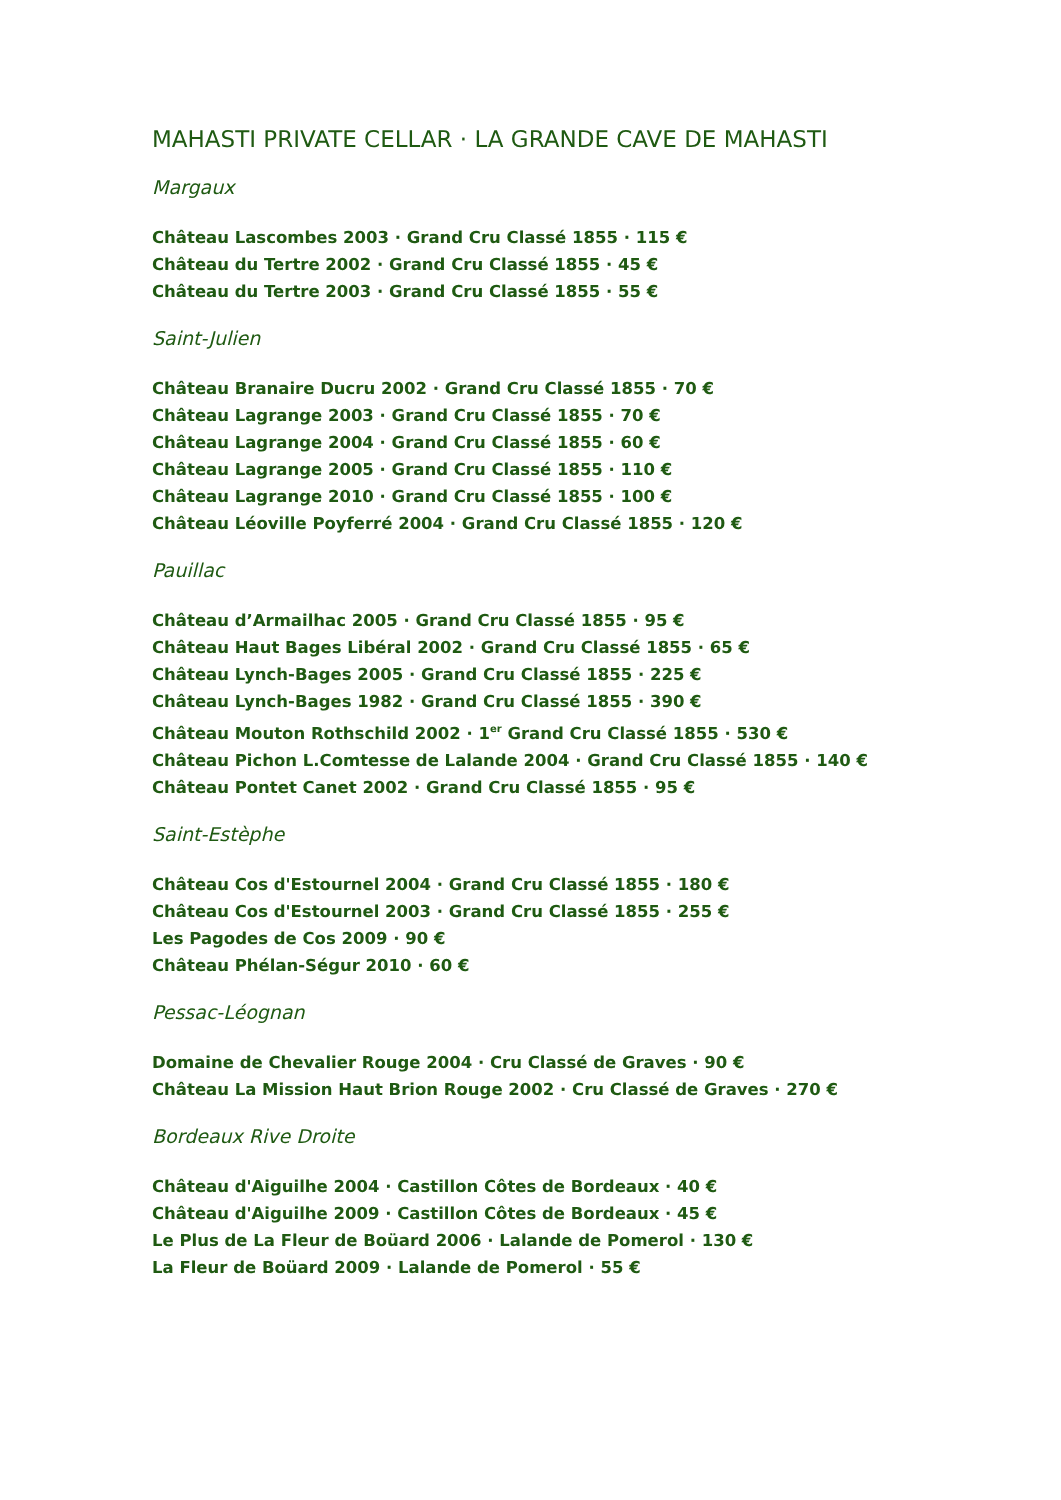MAHASTI PRIVATE CELLAR · LA GRANDE CAVE DE MAHASTI
Margaux
Château Lascombes 2003 · Grand Cru Classé 1855 · 115 €
Château du Tertre 2002 · Grand Cru Classé 1855 · 45 €
Château du Tertre 2003 · Grand Cru Classé 1855 · 55 €
Saint-Julien
Château Branaire Ducru 2002 · Grand Cru Classé 1855 · 70 €
Château Lagrange 2003 · Grand Cru Classé 1855 · 70 €
Château Lagrange 2004 · Grand Cru Classé 1855 · 60 €
Château Lagrange 2005 · Grand Cru Classé 1855 · 110 €
Château Lagrange 2010 · Grand Cru Classé 1855 · 100 €
Château Léoville Poyferré 2004 · Grand Cru Classé 1855 · 120 €
Pauillac
Château d’Armailhac 2005 · Grand Cru Classé 1855 · 95 €
Château Haut Bages Libéral 2002 · Grand Cru Classé 1855 · 65 €
Château Lynch-Bages 2005 · Grand Cru Classé 1855 · 225 €
Château Lynch-Bages 1982 · Grand Cru Classé 1855 · 390 €
Château Mouton Rothschild 2002 · 1<sup>er</sup> Grand Cru Classé 1855 · 530 €
Château Pichon L.Comtesse de Lalande 2004 · Grand Cru Classé 1855 · 140 €
Château Pontet Canet 2002 · Grand Cru Classé 1855 · 95 €
Saint-Estèphe
Château Cos d'Estournel 2004 · Grand Cru Classé 1855 · 180 €
Château Cos d'Estournel 2003 · Grand Cru Classé 1855 · 255 €
Les Pagodes de Cos 2009 · 90 €
Château Phélan-Ségur 2010 · 60 €
Pessac-Léognan
Domaine de Chevalier Rouge 2004 · Cru Classé de Graves · 90 €
Château La Mission Haut Brion Rouge 2002 · Cru Classé de Graves · 270 €
Bordeaux Rive Droite
Château d'Aiguilhe 2004 · Castillon Côtes de Bordeaux · 40 €
Château d'Aiguilhe 2009 · Castillon Côtes de Bordeaux · 45 €
Le Plus de La Fleur de Boüard 2006 · Lalande de Pomerol · 130 €
La Fleur de Boüard 2009 · Lalande de Pomerol · 55 €